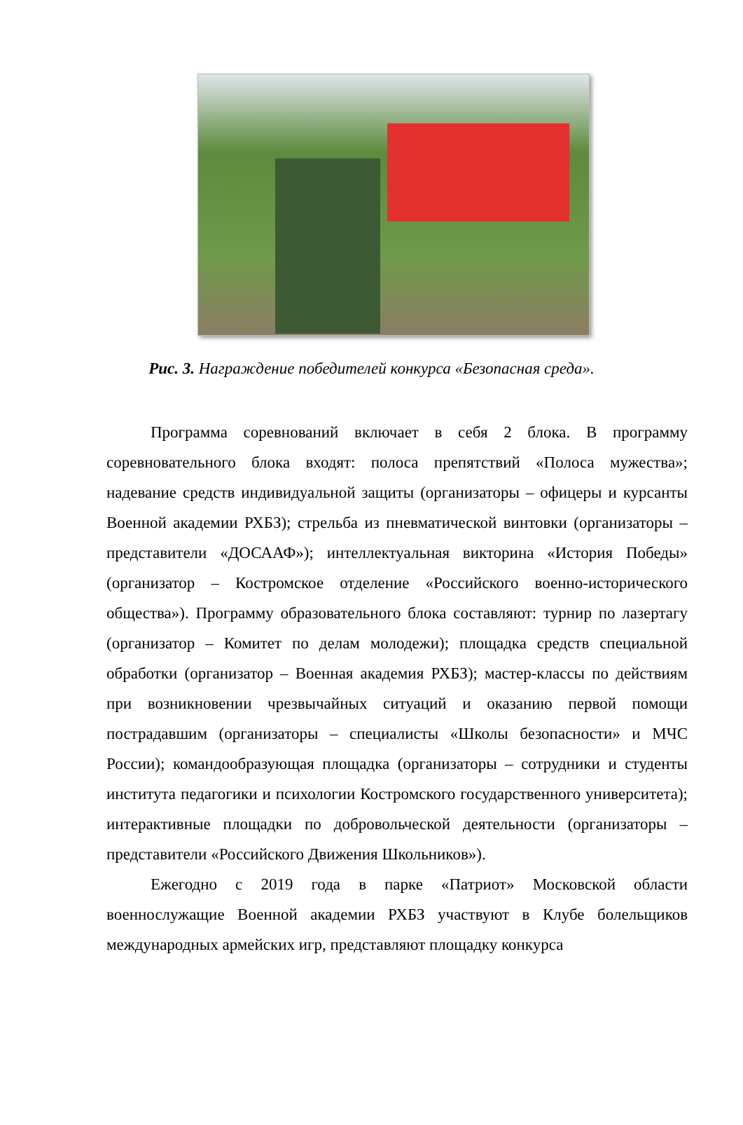Рис. 3. Награждение победителей конкурса «Безопасная среда».
Программа соревнований включает в себя 2 блока. В программу соревновательного блока входят: полоса препятствий «Полоса мужества»; надевание средств индивидуальной защиты (организаторы – офицеры и курсанты Военной академии РХБЗ); стрельба из пневматической винтовки (организаторы – представители «ДОСААФ»); интеллектуальная викторина «История Победы» (организатор – Костромское отделение «Российского военно-исторического общества»). Программу образовательного блока составляют: турнир по лазертагу (организатор – Комитет по делам молодежи); площадка средств специальной обработки (организатор – Военная академия РХБЗ); мастер-классы по действиям при возникновении чрезвычайных ситуаций и оказанию первой помощи пострадавшим (организаторы – специалисты «Школы безопасности» и МЧС России); командообразующая площадка (организаторы – сотрудники и студенты института педагогики и психологии Костромского государственного университета); интерактивные площадки по добровольческой деятельности (организаторы – представители «Российского Движения Школьников»).
Ежегодно с 2019 года в парке «Патриот» Московской области военнослужащие Военной академии РХБЗ участвуют в Клубе болельщиков международных армейских игр, представляют площадку конкурса